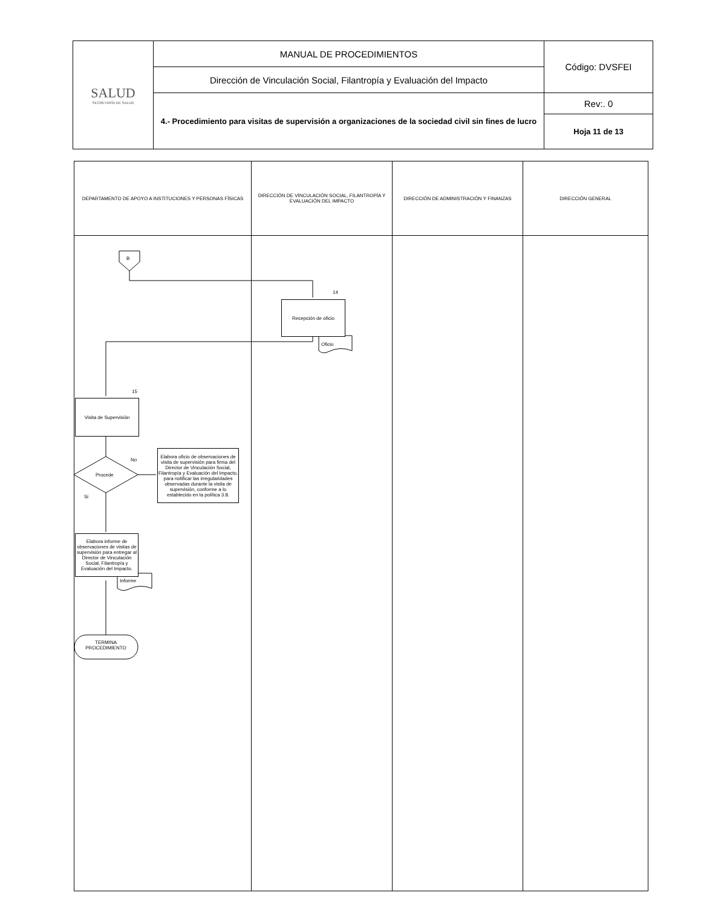| SALUD SECRETARÍA DE SALUD | MANUAL DE PROCEDIMIENTOS | Código: DVSFEI |
| | Dirección de Vinculación Social, Filantropía y Evaluación del Impacto | |
| | 4.- Procedimiento para visitas de supervisión a organizaciones de la sociedad civil sin fines de lucro | Rev:. 0 |
| | | Hoja 11 de 13 |
| DEPARTAMENTO DE APOYO A INSTITUCIONES Y PERSONAS FÍSICAS | DIRECCIÓN DE VINCULACIÓN SOCIAL, FILANTROPÍA Y EVALUACIÓN DEL IMPACTO | DIRECCIÓN DE ADMINISTRACIÓN Y FINANZAS | DIRECCIÓN GENERAL |
| --- | --- | --- | --- |
B
14
Recepción de oficio
Oficio
15
Visita de Supervisión
No
Procede
Si
Elabora oficio de observaciones de visita de supervisión para firma del Director de Vinculación Social, Filantropía y Evaluación del Impacto, para notificar las irregularidades observadas durante la visita de supervisión, conforme a lo establecido en la política 3.8.
Elabora informe de observaciones de visitas de supervisión para entregar al Director de Vinculación Social, Filantropía y Evaluación del Impacto.
Informe
TERMINA PROCEDIMIENTO